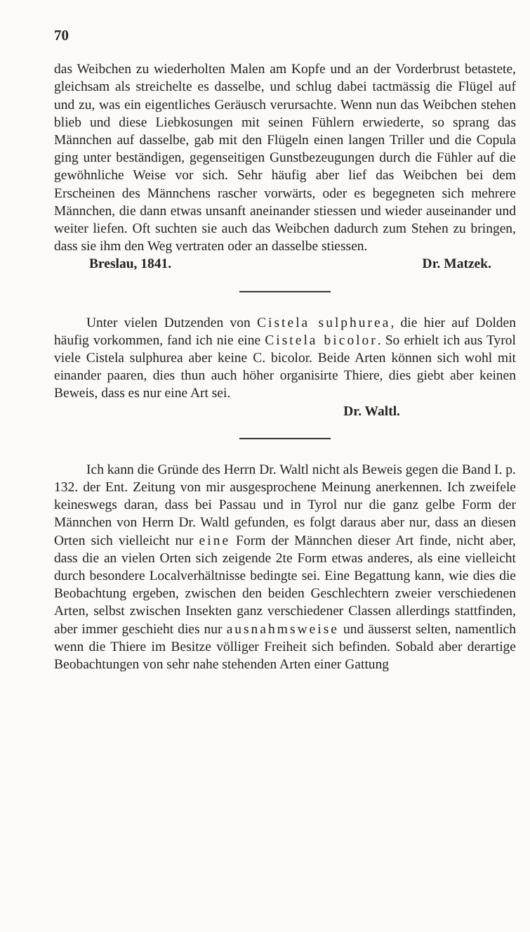70
das Weibchen zu wiederholten Malen am Kopfe und an der Vorderbrust betastete, gleichsam als streichelte es dasselbe, und schlug dabei tactmässig die Flügel auf und zu, was ein eigentliches Geräusch verursachte. Wenn nun das Weibchen stehen blieb und diese Liebkosungen mit seinen Fühlern erwiederte, so sprang das Männchen auf dasselbe, gab mit den Flügeln einen langen Triller und die Copula ging unter beständigen, gegenseitigen Gunstbezeugungen durch die Fühler auf die gewöhnliche Weise vor sich. Sehr häufig aber lief das Weibchen bei dem Erscheinen des Männchens rascher vorwärts, oder es begegneten sich mehrere Männchen, die dann etwas unsanft aneinander stiessen und wieder auseinander und weiter liefen. Oft suchten sie auch das Weibchen dadurch zum Stehen zu bringen, dass sie ihm den Weg vertraten oder an dasselbe stiessen.
Breslau, 1841. Dr. Matzek.
Unter vielen Dutzenden von Cistela sulphurea, die hier auf Dolden häufig vorkommen, fand ich nie eine Cistela bicolor. So erhielt ich aus Tyrol viele Cistela sulphurea aber keine C. bicolor. Beide Arten können sich wohl mit einander paaren, dies thun auch höher organisirte Thiere, dies giebt aber keinen Beweis, dass es nur eine Art sei.
Dr. Waltl.
Ich kann die Gründe des Herrn Dr. Waltl nicht als Beweis gegen die Band I. p. 132. der Ent. Zeitung von mir ausgesprochene Meinung anerkennen. Ich zweifele keineswegs daran, dass bei Passau und in Tyrol nur die ganz gelbe Form der Männchen von Herrn Dr. Waltl gefunden, es folgt daraus aber nur, dass an diesen Orten sich vielleicht nur eine Form der Männchen dieser Art finde, nicht aber, dass die an vielen Orten sich zeigende 2te Form etwas anderes, als eine vielleicht durch besondere Localverhältnisse bedingte sei. Eine Begattung kann, wie dies die Beobachtung ergeben, zwischen den beiden Geschlechtern zweier verschiedenen Arten, selbst zwischen Insekten ganz verschiedener Classen allerdings stattfinden, aber immer geschieht dies nur ausnahmsweise und äusserst selten, namentlich wenn die Thiere im Besitze völliger Freiheit sich befinden. Sobald aber derartige Beobachtungen von sehr nahe stehenden Arten einer Gattung